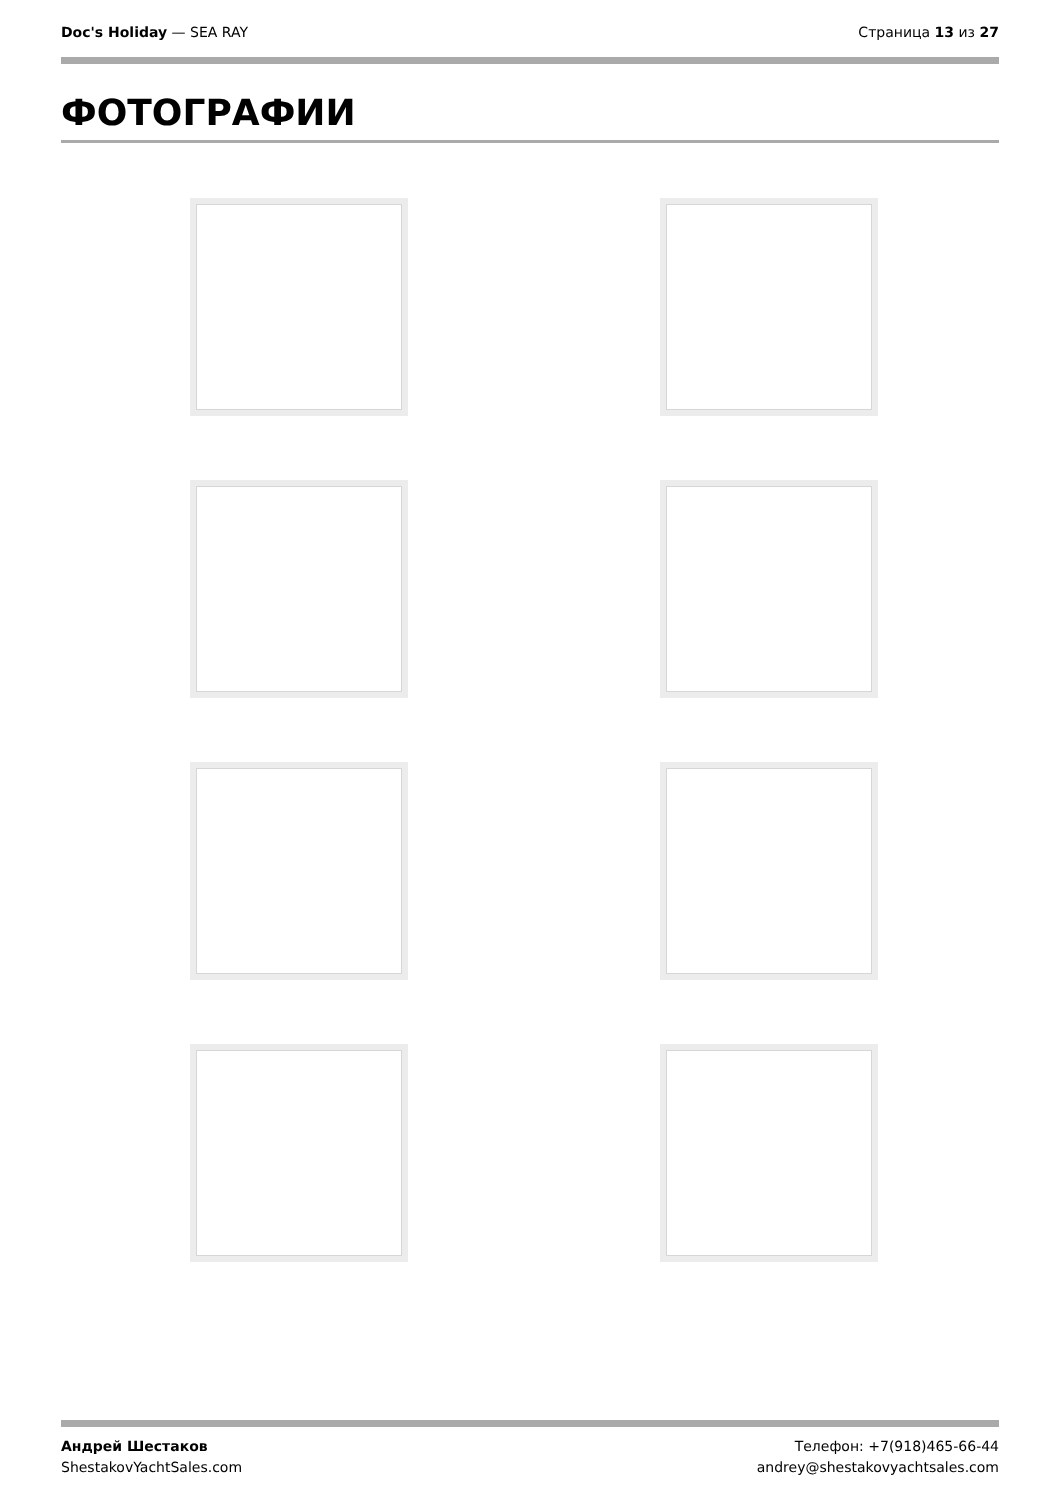Doc's Holiday — SEA RAY Страница 13 из 27
ФОТОГРАФИИ
Андрей Шестаков
ShestakovYachtSales.com
Телефон: +7(918)465-66-44
andrey@shestakovyachtsales.com